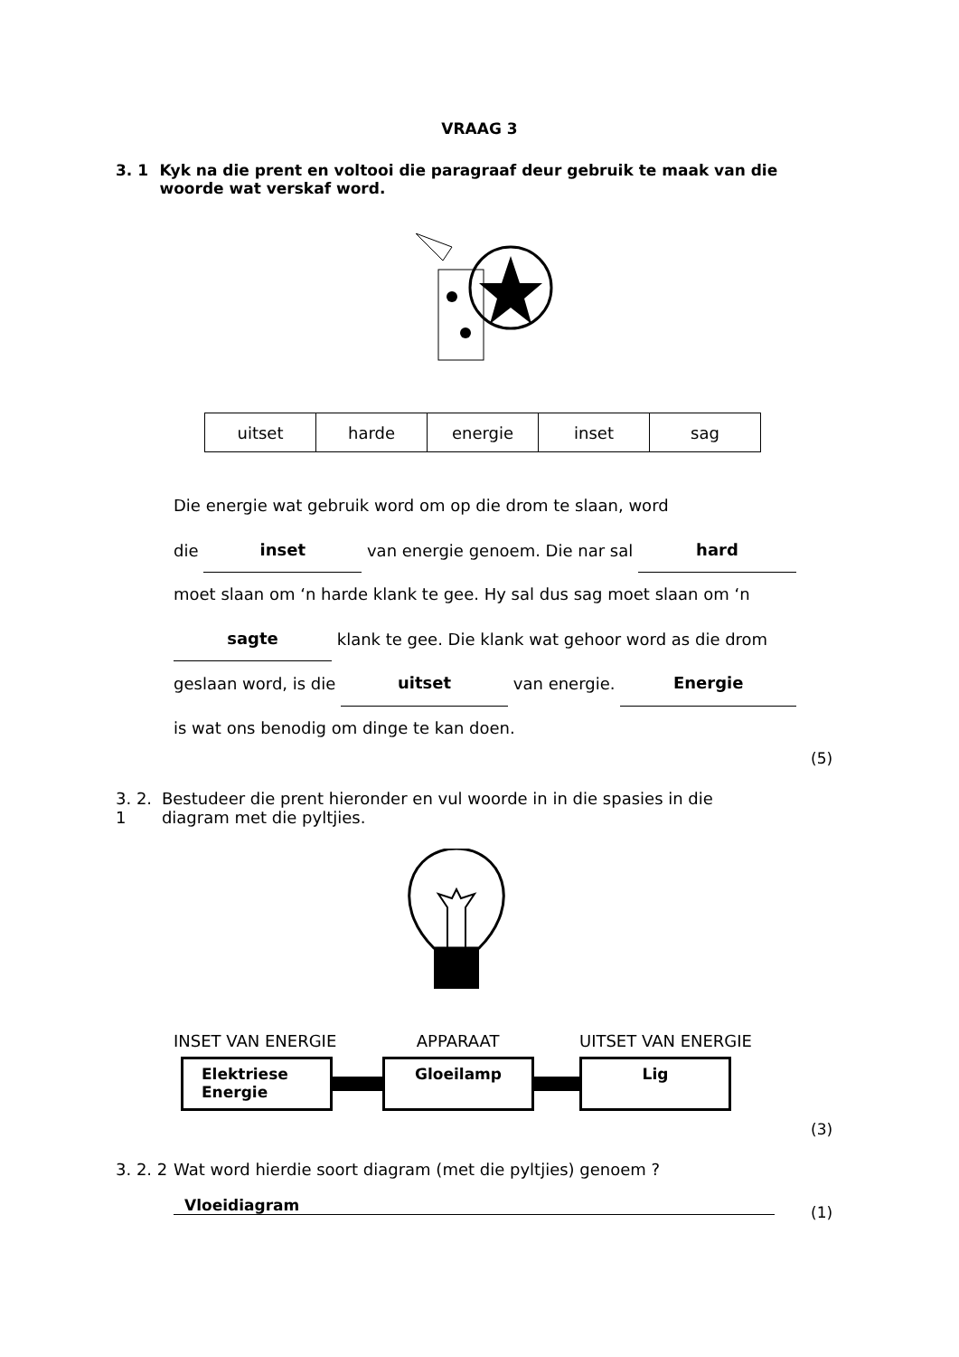VRAAG 3
3. 1 Kyk na die prent en voltooi die paragraaf deur gebruik te maak van die woorde wat verskaf word.
| uitset | harde | energie | inset | sag |
Die energie wat gebruik word om op die drom te slaan, word
die inset van energie genoem. Die nar sal hard
moet slaan om ‘n harde klank te gee. Hy sal dus sag moet slaan om ‘n
sagte klank te gee. Die klank wat gehoor word as die drom
geslaan word, is die uitset van energie. Energie
is wat ons benodig om dinge te kan doen.
(5)
3. 2. 1 Bestudeer die prent hieronder en vul woorde in in die spasies in die diagram met die pyltjies.
INSET VAN ENERGIE APPARAAT UITSET VAN ENERGIE
Elektriese Energie
Gloeilamp Lig
(3)
3. 2. 2 Wat word hierdie soort diagram (met die pyltjies) genoem ?
Vloeidiagram (1)